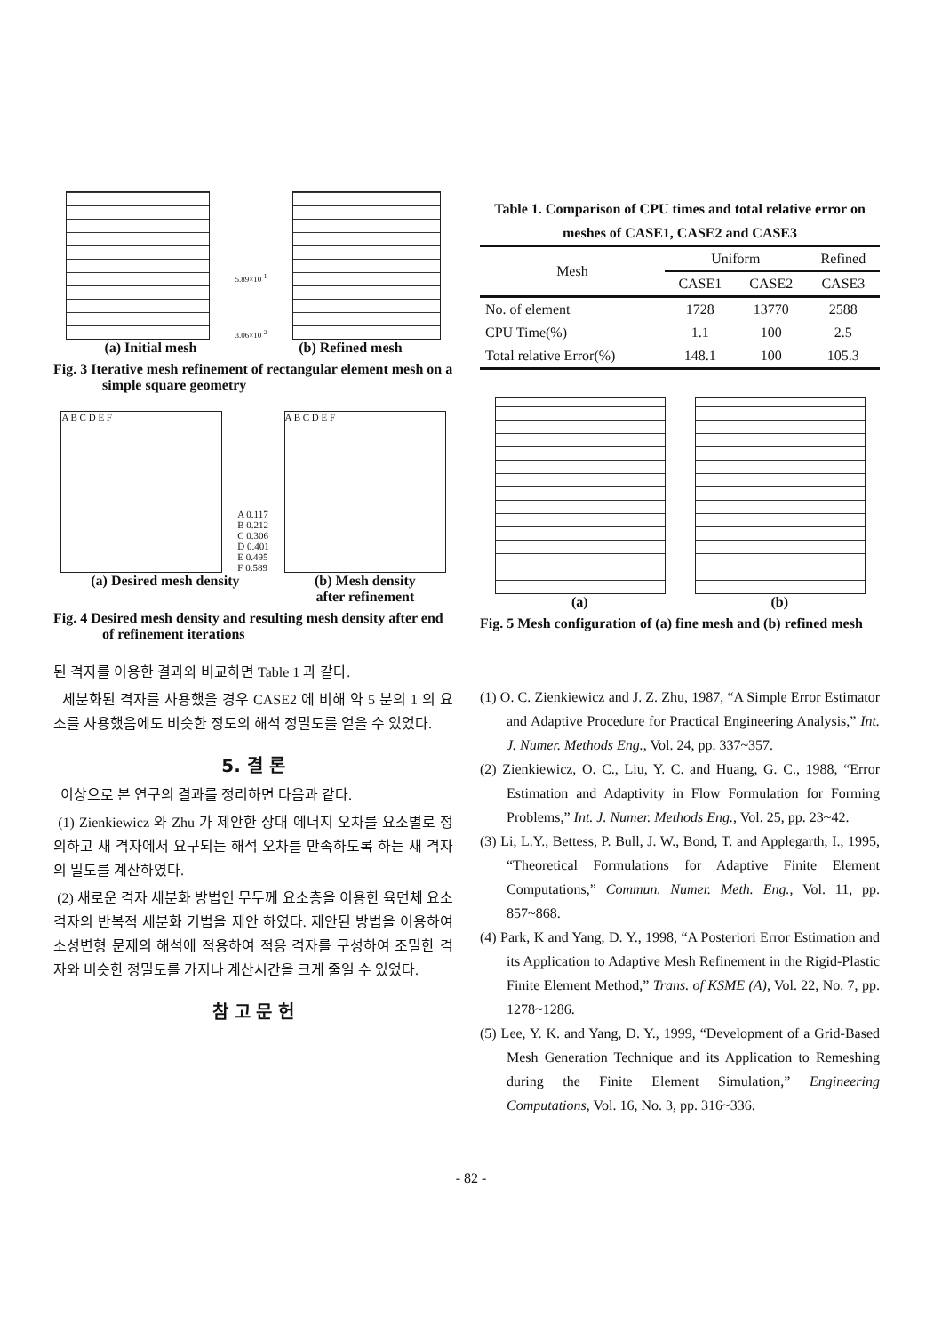5.89×10<sup>-1</sup>
3.06×10<sup>-2</sup>
(a) Initial mesh (b) Refined mesh
Fig. 3 Iterative mesh refinement of rectangular element mesh on a simple square geometry
A B C D E F
A 0.117
B 0.212
C 0.306
D 0.401
E 0.495
F 0.589
A B C D E F
(a) Desired mesh density (b) Mesh density
after refinement
Fig. 4 Desired mesh density and resulting mesh density after end of refinement iterations
된 격자를 이용한 결과와 비교하면 Table 1 과 같다.
세분화된 격자를 사용했을 경우 CASE2 에 비해 약 5 분의 1 의 요소를 사용했음에도 비슷한 정도의 해석 정밀도를 얻을 수 있었다.
5. 결 론
이상으로 본 연구의 결과를 정리하면 다음과 같다.
(1) Zienkiewicz 와 Zhu 가 제안한 상대 에너지 오차를 요소별로 정의하고 새 격자에서 요구되는 해석 오차를 만족하도록 하는 새 격자의 밀도를 계산하였다.
(2) 새로운 격자 세분화 방법인 무두께 요소층을 이용한 육면체 요소 격자의 반복적 세분화 기법을 제안 하였다. 제안된 방법을 이용하여 소성변형 문제의 해석에 적용하여 적응 격자를 구성하여 조밀한 격자와 비슷한 정밀도를 가지나 계산시간을 크게 줄일 수 있었다.
참 고 문 헌
Table 1. Comparison of CPU times and total relative error on meshes of CASE1, CASE2 and CASE3
| Mesh | Uniform | | Refined |
| --- | --- | --- | --- |
| | CASE1 | CASE2 | CASE3 |
| No. of element | 1728 | 13770 | 2588 |
| CPU Time(%) | 1.1 | 100 | 2.5 |
| Total relative Error(%) | 148.1 | 100 | 105.3 |
(a) (b)
Fig. 5 Mesh configuration of (a) fine mesh and (b) refined mesh
(1) O. C. Zienkiewicz and J. Z. Zhu, 1987, “A Simple Error Estimator and Adaptive Procedure for Practical Engineering Analysis,” Int. J. Numer. Methods Eng., Vol. 24, pp. 337~357.
(2) Zienkiewicz, O. C., Liu, Y. C. and Huang, G. C., 1988, “Error Estimation and Adaptivity in Flow Formulation for Forming Problems,” Int. J. Numer. Methods Eng., Vol. 25, pp. 23~42.
(3) Li, L.Y., Bettess, P. Bull, J. W., Bond, T. and Applegarth, I., 1995, “Theoretical Formulations for Adaptive Finite Element Computations,” Commun. Numer. Meth. Eng., Vol. 11, pp. 857~868.
(4) Park, K and Yang, D. Y., 1998, “A Posteriori Error Estimation and its Application to Adaptive Mesh Refinement in the Rigid-Plastic Finite Element Method,” Trans. of KSME (A), Vol. 22, No. 7, pp. 1278~1286.
(5) Lee, Y. K. and Yang, D. Y., 1999, “Development of a Grid-Based Mesh Generation Technique and its Application to Remeshing during the Finite Element Simulation,” Engineering Computations, Vol. 16, No. 3, pp. 316~336.
- 82 -